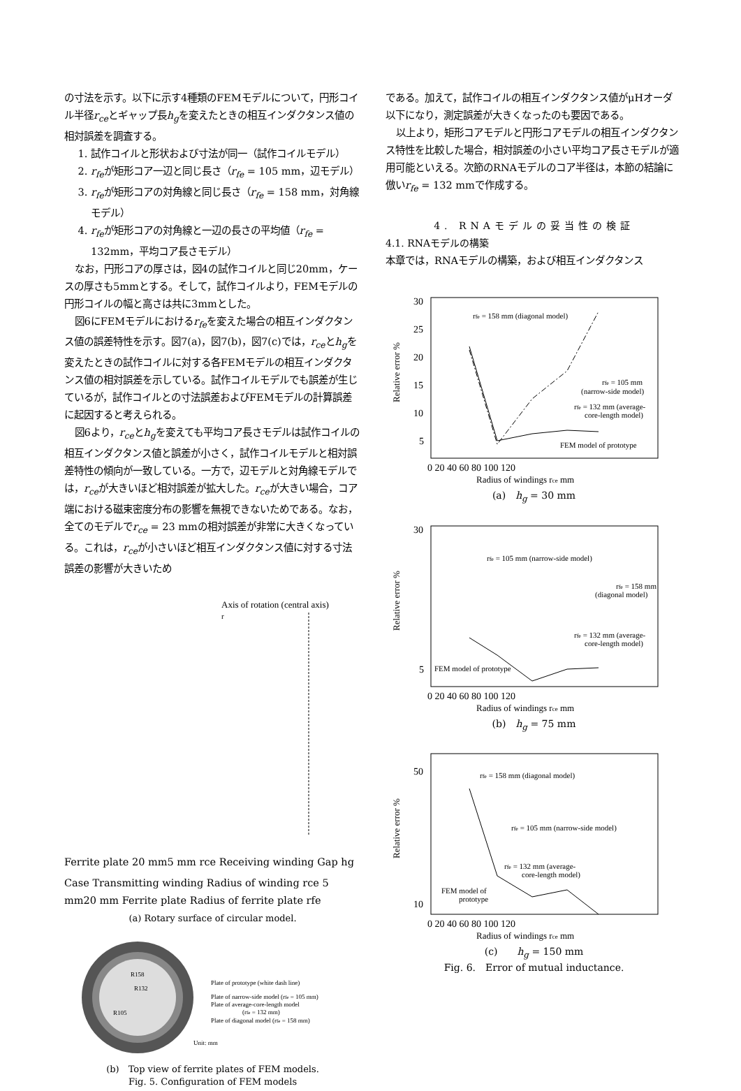の寸法を示す。以下に示す4種類のFEMモデルについて，円形コイル半径r<sub>ce</sub>とギャップ長h<sub>g</sub>を変えたときの相互インダクタンス値の相対誤差を調査する。
1. 試作コイルと形状および寸法が同一（試作コイルモデル）
2. r<sub>fe</sub>が矩形コア一辺と同じ長さ（r<sub>fe</sub> = 105 mm，辺モデル）
3. r<sub>fe</sub>が矩形コアの対角線と同じ長さ（r<sub>fe</sub> = 158 mm，対角線モデル）
4. r<sub>fe</sub>が矩形コアの対角線と一辺の長さの平均値（r<sub>fe</sub> = 132mm，平均コア長さモデル）
なお，円形コアの厚さは，図4の試作コイルと同じ20mm，ケースの厚さも5mmとする。そして，試作コイルより，FEMモデルの円形コイルの幅と高さは共に3mmとした。
図6にFEMモデルにおけるr<sub>fe</sub>を変えた場合の相互インダクタンス値の誤差特性を示す。図7(a)，図7(b)，図7(c)では，r<sub>ce</sub>とh<sub>g</sub>を変えたときの試作コイルに対する各FEMモデルの相互インダクタンス値の相対誤差を示している。試作コイルモデルでも誤差が生じているが，試作コイルとの寸法誤差およびFEMモデルの計算誤差に起因すると考えられる。
図6より，r<sub>ce</sub>とh<sub>g</sub>を変えても平均コア長さモデルは試作コイルの相互インダクタンス値と誤差が小さく，試作コイルモデルと相対誤差特性の傾向が一致している。一方で，辺モデルと対角線モデルでは，r<sub>ce</sub>が大きいほど相対誤差が拡大した。r<sub>ce</sub>が大きい場合，コア端における磁束密度分布の影響を無視できないためである。なお，全てのモデルでr<sub>ce</sub> = 23 mmの相対誤差が非常に大きくなっている。これは，r<sub>ce</sub>が小さいほど相互インダクタンス値に対する寸法誤差の影響が大きいため
Axis of rotation (central axis)
r
Ferrite plate
20 mm
5 mm
rce
Receiving winding
Gap hg
Case
Transmitting winding
Radius of winding rce
5 mm
20 mm
Ferrite plate
Radius of ferrite plate rfe
(a) Rotary surface of circular model.
R158
R132
R105
Plate of prototype (white dash line)
Plate of narrow-side model (rfe = 105 mm)
Plate of average-core-length model
(rfe = 132 mm)
Plate of diagonal model (rfe = 158 mm)
Unit: mm
(b)　Top view of ferrite plates of FEM models.
Fig. 5. Configuration of FEM models
である。加えて，試作コイルの相互インダクタンス値がμHオーダ以下になり，測定誤差が大きくなったのも要因である。
以上より，矩形コアモデルと円形コアモデルの相互インダクタンス特性を比較した場合，相対誤差の小さい平均コア長さモデルが適用可能といえる。次節のRNAモデルのコア半径は，本節の結論に倣いr<sub>fe</sub> = 132 mmで作成する。
4. RNAモデルの妥当性の検証
4.1. RNAモデルの構築
本章では，RNAモデルの構築，および相互インダクタンス
30
25
20
15
10
5
0 20 40 60 80 100 120
Radius of windings rce mm
rfe = 158 mm (diagonal model)
rfe = 105 mm
(narrow-side model)
rfe = 132 mm (average-
core-length model)
FEM model of prototype
Relative error %
(a)　h<sub>g</sub> = 30 mm
Relative error %
rfe = 105 mm (narrow-side model)
rfe = 158 mm
(diagonal model)
rfe = 132 mm (average-
core-length model)
FEM model of prototype
30
5
0 20 40 60 80 100 120
Radius of windings rce mm
(b)　h<sub>g</sub> = 75 mm
Relative error %
rfe = 158 mm (diagonal model)
rfe = 105 mm (narrow-side model)
rfe = 132 mm (average-
core-length model)
FEM model of
prototype
50
10
0 20 40 60 80 100 120
Radius of windings rce mm
(c)　　h<sub>g</sub> = 150 mm
Fig. 6.　Error of mutual inductance.